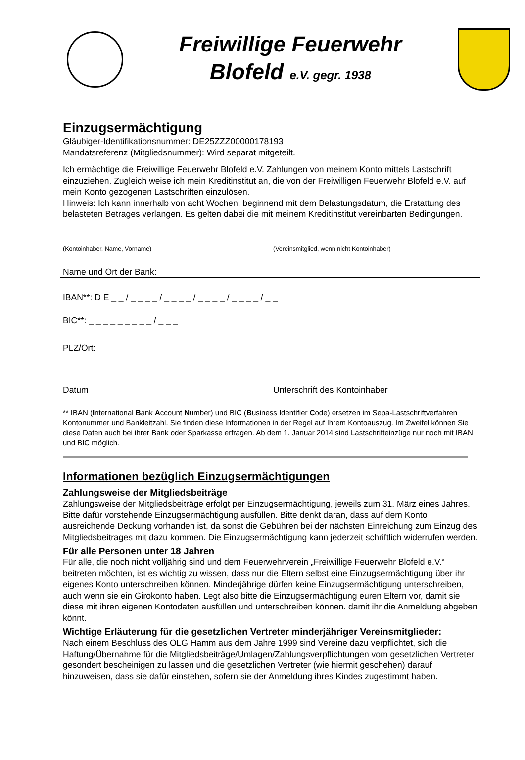Freiwillige Feuerwehr
Blofeld e.V. gegr. 1938
Einzugsermächtigung
Gläubiger-Identifikationsnummer: DE25ZZZ00000178193
Mandatsreferenz (Mitgliedsnummer): Wird separat mitgeteilt.
Ich ermächtige die Freiwillige Feuerwehr Blofeld e.V. Zahlungen von meinem Konto mittels Lastschrift einzuziehen. Zugleich weise ich mein Kreditinstitut an, die von der Freiwilligen Feuerwehr Blofeld e.V. auf mein Konto gezogenen Lastschriften einzulösen.
Hinweis: Ich kann innerhalb von acht Wochen, beginnend mit dem Belastungsdatum, die Erstattung des belasteten Betrages verlangen. Es gelten dabei die mit meinem Kreditinstitut vereinbarten Bedingungen.
(Kontoinhaber, Name, Vorname) (Vereinsmitglied, wenn nicht Kontoinhaber)
Name und Ort der Bank:
IBAN**: D E _ _ / _ _ _ _ / _ _ _ _ / _ _ _ _ / _ _ _ _ / _ _
BIC**: _ _ _ _ _ _ _ _ _ / _ _ _
PLZ/Ort:
Datum Unterschrift des Kontoinhaber
** IBAN (International Bank Account Number) und BIC (Business Identifier Code) ersetzen im Sepa-Lastschriftverfahren Kontonummer und Bankleitzahl. Sie finden diese Informationen in der Regel auf Ihrem Kontoauszug. Im Zweifel können Sie diese Daten auch bei ihrer Bank oder Sparkasse erfragen. Ab dem 1. Januar 2014 sind Lastschrifteinzüge nur noch mit IBAN und BIC möglich.
Informationen bezüglich Einzugsermächtigungen
Zahlungsweise der Mitgliedsbeiträge
Zahlungsweise der Mitgliedsbeiträge erfolgt per Einzugsermächtigung, jeweils zum 31. März eines Jahres. Bitte dafür vorstehende Einzugsermächtigung ausfüllen. Bitte denkt daran, dass auf dem Konto ausreichende Deckung vorhanden ist, da sonst die Gebühren bei der nächsten Einreichung zum Einzug des Mitgliedsbeitrages mit dazu kommen. Die Einzugsermächtigung kann jederzeit schriftlich widerrufen werden.
Für alle Personen unter 18 Jahren
Für alle, die noch nicht volljährig sind und dem Feuerwehrverein „Freiwillige Feuerwehr Blofeld e.V.“ beitreten möchten, ist es wichtig zu wissen, dass nur die Eltern selbst eine Einzugsermächtigung über ihr eigenes Konto unterschreiben können. Minderjährige dürfen keine Einzugsermächtigung unterschreiben, auch wenn sie ein Girokonto haben. Legt also bitte die Einzugsermächtigung euren Eltern vor, damit sie diese mit ihren eigenen Kontodaten ausfüllen und unterschreiben können. damit ihr die Anmeldung abgeben könnt.
Wichtige Erläuterung für die gesetzlichen Vertreter minderjähriger Vereinsmitglieder:
Nach einem Beschluss des OLG Hamm aus dem Jahre 1999 sind Vereine dazu verpflichtet, sich die Haftung/Übernahme für die Mitgliedsbeiträge/Umlagen/Zahlungsverpflichtungen vom gesetzlichen Vertreter gesondert bescheinigen zu lassen und die gesetzlichen Vertreter (wie hiermit geschehen) darauf hinzuweisen, dass sie dafür einstehen, sofern sie der Anmeldung ihres Kindes zugestimmt haben.